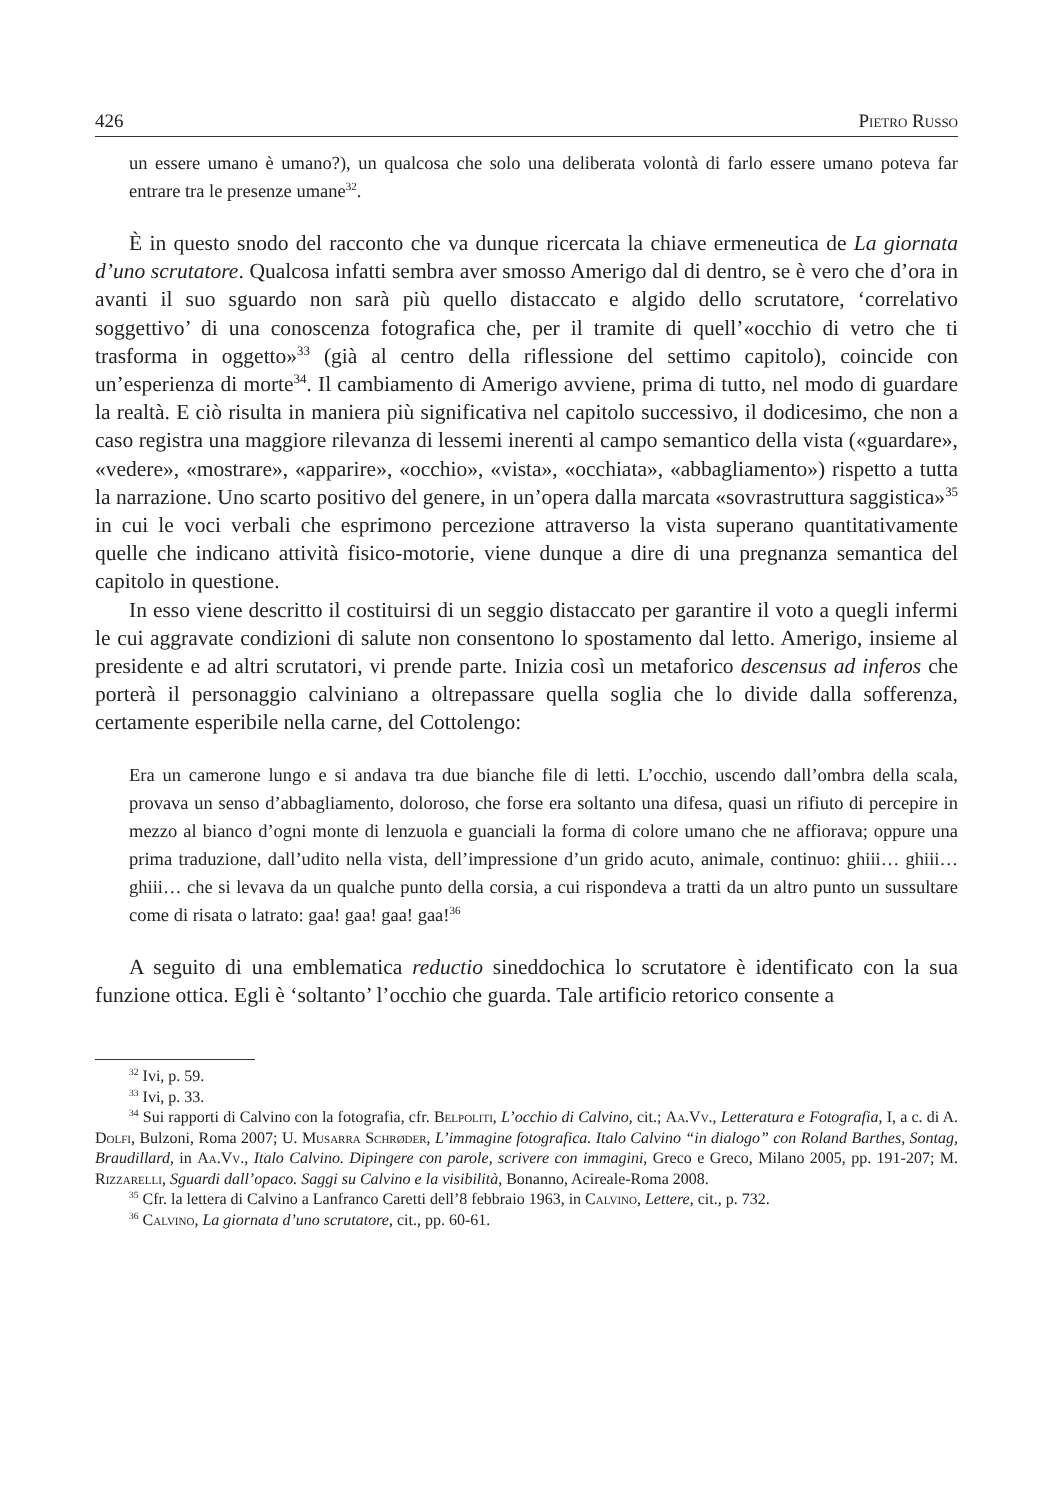426 Pietro Russo
un essere umano è umano?), un qualcosa che solo una deliberata volontà di farlo essere umano poteva far entrare tra le presenze umane<sup>32</sup>.
È in questo snodo del racconto che va dunque ricercata la chiave ermeneutica de La giornata d’uno scrutatore. Qualcosa infatti sembra aver smosso Amerigo dal di dentro, se è vero che d’ora in avanti il suo sguardo non sarà più quello distaccato e algido dello scrutatore, ‘correlativo soggettivo’ di una conoscenza fotografica che, per il tramite di quell’«occhio di vetro che ti trasforma in oggetto»<sup>33</sup> (già al centro della riflessione del settimo capitolo), coincide con un’esperienza di morte<sup>34</sup>. Il cambiamento di Amerigo avviene, prima di tutto, nel modo di guardare la realtà. E ciò risulta in maniera più significativa nel capitolo successivo, il dodicesimo, che non a caso registra una maggiore rilevanza di lessemi inerenti al campo semantico della vista («guardare», «vedere», «mostrare», «apparire», «occhio», «vista», «occhiata», «abbagliamento») rispetto a tutta la narrazione. Uno scarto positivo del genere, in un’opera dalla marcata «sovrastruttura saggistica»<sup>35</sup> in cui le voci verbali che esprimono percezione attraverso la vista superano quantitativamente quelle che indicano attività fisico-motorie, viene dunque a dire di una pregnanza semantica del capitolo in questione.
In esso viene descritto il costituirsi di un seggio distaccato per garantire il voto a quegli infermi le cui aggravate condizioni di salute non consentono lo spostamento dal letto. Amerigo, insieme al presidente e ad altri scrutatori, vi prende parte. Inizia così un metaforico descensus ad inferos che porterà il personaggio calviniano a oltrepassare quella soglia che lo divide dalla sofferenza, certamente esperibile nella carne, del Cottolengo:
Era un camerone lungo e si andava tra due bianche file di letti. L’occhio, uscendo dall’ombra della scala, provava un senso d’abbagliamento, doloroso, che forse era soltanto una difesa, quasi un rifiuto di percepire in mezzo al bianco d’ogni monte di lenzuola e guanciali la forma di colore umano che ne affiorava; oppure una prima traduzione, dall’udito nella vista, dell’impressione d’un grido acuto, animale, continuo: ghiii… ghiii… ghiii… che si levava da un qualche punto della corsia, a cui rispondeva a tratti da un altro punto un sussultare come di risata o latrato: gaa! gaa! gaa! gaa!<sup>36</sup>
A seguito di una emblematica reductio sineddochica lo scrutatore è identificato con la sua funzione ottica. Egli è ‘soltanto’ l’occhio che guarda. Tale artificio retorico consente a
<sup>32</sup> Ivi, p. 59.
<sup>33</sup> Ivi, p. 33.
<sup>34</sup> Sui rapporti di Calvino con la fotografia, cfr. Belpoliti, L’occhio di Calvino, cit.; Aa.Vv., Letteratura e Fotografia, I, a c. di A. Dolfi, Bulzoni, Roma 2007; U. Musarra Schrøder, L’immagine fotografica. Italo Calvino “in dialogo” con Roland Barthes, Sontag, Braudillard, in Aa.Vv., Italo Calvino. Dipingere con parole, scrivere con immagini, Greco e Greco, Milano 2005, pp. 191-207; M. Rizzarelli, Sguardi dall’opaco. Saggi su Calvino e la visibilità, Bonanno, Acireale-Roma 2008.
<sup>35</sup> Cfr. la lettera di Calvino a Lanfranco Caretti dell’8 febbraio 1963, in Calvino, Lettere, cit., p. 732.
<sup>36</sup> Calvino, La giornata d’uno scrutatore, cit., pp. 60-61.